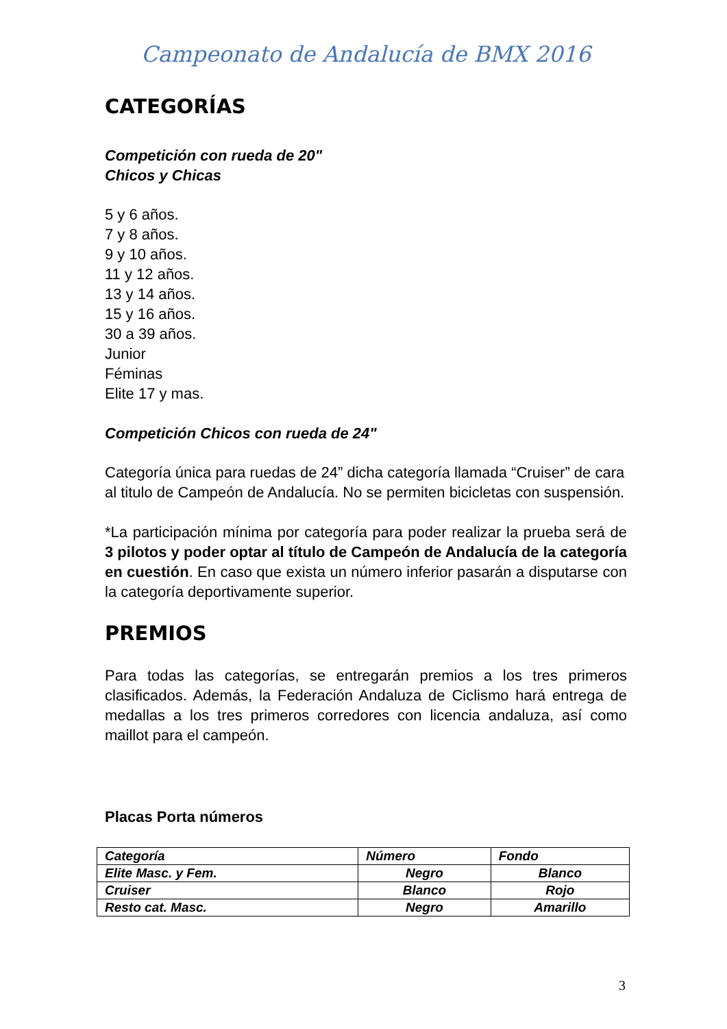Campeonato de Andalucía de BMX 2016
CATEGORÍAS
Competición con rueda de 20"
Chicos y Chicas
5 y 6 años.
7 y 8 años.
9 y 10 años.
11 y 12 años.
13 y 14 años.
15 y 16 años.
30 a 39 años.
Junior
Féminas
Elite 17 y mas.
Competición Chicos con rueda de 24"
Categoría única para ruedas de 24” dicha categoría llamada “Cruiser” de cara al titulo de Campeón de Andalucía. No se permiten bicicletas con suspensión.
*La participación mínima por categoría para poder realizar la prueba será de 3 pilotos y poder optar al título de Campeón de Andalucía de la categoría en cuestión. En caso que exista un número inferior pasarán a disputarse con la categoría deportivamente superior.
PREMIOS
Para todas las categorías, se entregarán premios a los tres primeros clasificados. Además, la Federación Andaluza de Ciclismo hará entrega de medallas a los tres primeros corredores con licencia andaluza, así como maillot para el campeón.
Placas Porta números
| Categoría | Número | Fondo |
| Elite Masc. y Fem. | Negro | Blanco |
| Cruiser | Blanco | Rojo |
| Resto cat. Masc. | Negro | Amarillo |
3